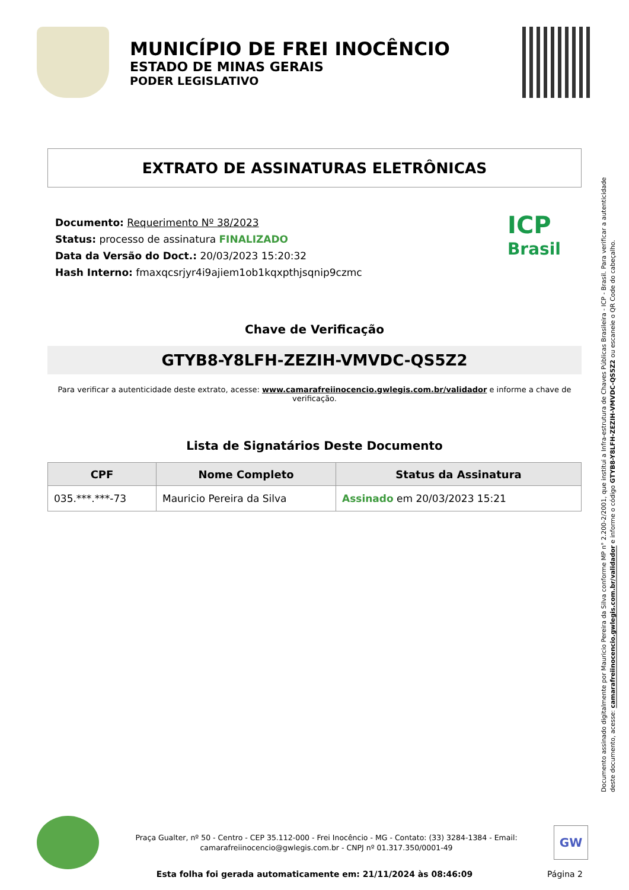MUNICÍPIO DE FREI INOCÊNCIO
ESTADO DE MINAS GERAIS
PODER LEGISLATIVO
EXTRATO DE ASSINATURAS ELETRÔNICAS
Documento: Requerimento Nº 38/2023
Status: processo de assinatura FINALIZADO
Data da Versão do Doct.: 20/03/2023 15:20:32
Hash Interno: fmaxqcsrjyr4i9ajiem1ob1kqxpthjsqnip9czmc
ICP
Brasil
Chave de Verificação
GTYB8-Y8LFH-ZEZIH-VMVDC-QS5Z2
Para verificar a autenticidade deste extrato, acesse: www.camarafreiinocencio.gwlegis.com.br/validador e informe a chave de verificação.
Lista de Signatários Deste Documento
| CPF | Nome Completo | Status da Assinatura |
| --- | --- | --- |
| 035.***.***-73 | Mauricio Pereira da Silva | Assinado em 20/03/2023 15:21 |
Documento assinado digitalmente por Mauricio Pereira da Silva conforme MP n° 2.200-2/2001, que institui a Infra-estrutura de Chaves Públicas Brasileira - ICP - Brasil. Para verificar a autenticidade deste documento, acesse: camarafreiinocencio.gwlegis.com.br/validador e informe o código GTYB8-Y8LFH-ZEZIH-VMVDC-QS5Z2 ou escaneie o QR Code do cabeçalho.
Praça Gualter, nº 50 - Centro - CEP 35.112-000 - Frei Inocêncio - MG - Contato: (33) 3284-1384 - Email: camarafreiinocencio@gwlegis.com.br - CNPJ nº 01.317.350/0001-49
GW
Esta folha foi gerada automaticamente em: 21/11/2024 às 08:46:09 Página 2